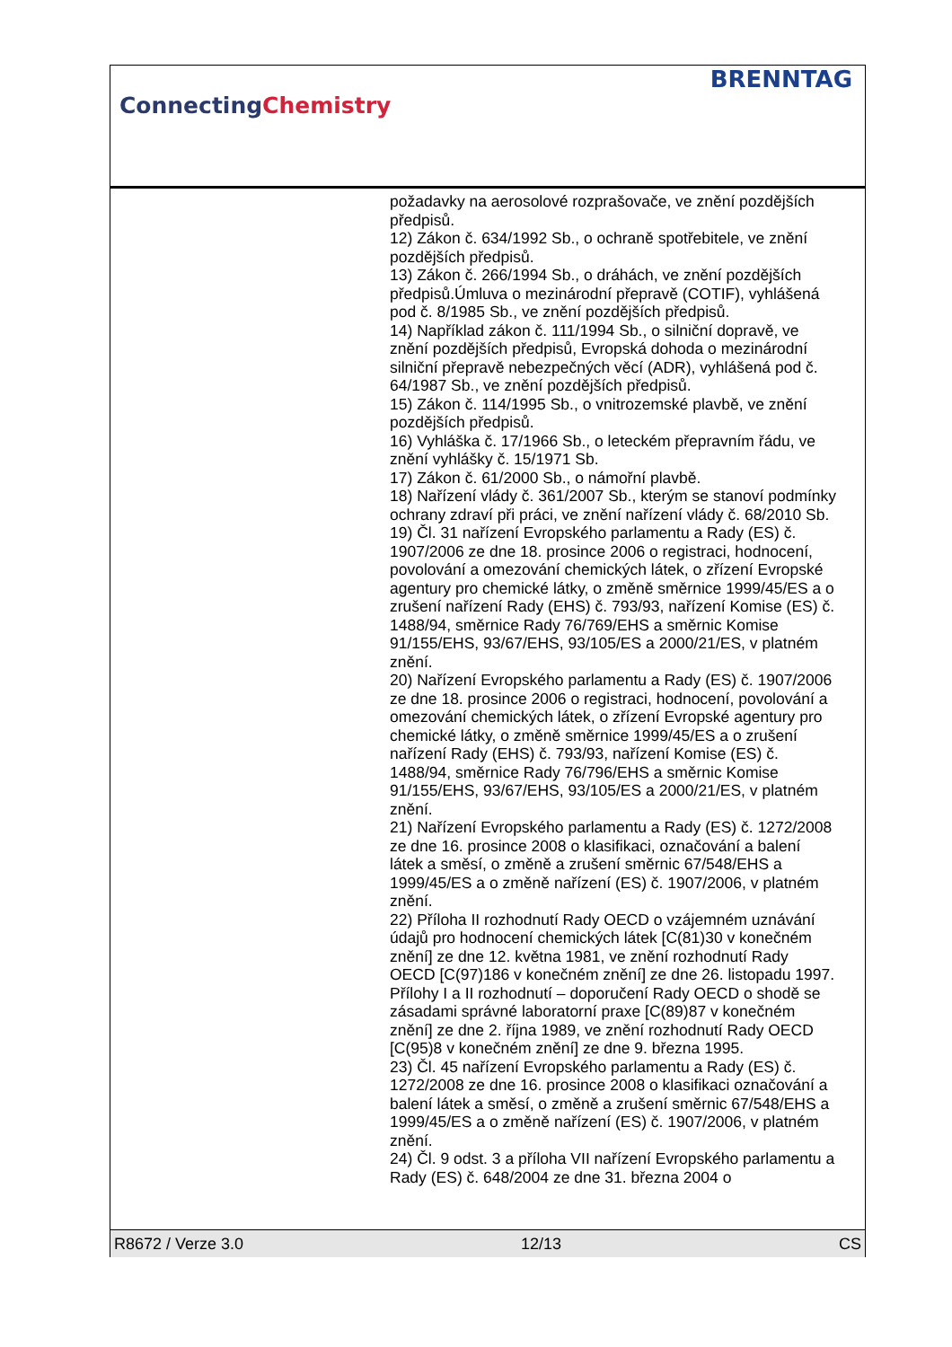ConnectingChemistry
BRENNTAG
požadavky na aerosolové rozprašovače, ve znění pozdějších předpisů.
12) Zákon č. 634/1992 Sb., o ochraně spotřebitele, ve znění pozdějších předpisů.
13) Zákon č. 266/1994 Sb., o dráhách, ve znění pozdějších předpisů.Úmluva o mezinárodní přepravě (COTIF), vyhlášená pod č. 8/1985 Sb., ve znění pozdějších předpisů.
14) Například zákon č. 111/1994 Sb., o silniční dopravě, ve znění pozdějších předpisů, Evropská dohoda o mezinárodní silniční přepravě nebezpečných věcí (ADR), vyhlášená pod č. 64/1987 Sb., ve znění pozdějších předpisů.
15) Zákon č. 114/1995 Sb., o vnitrozemské plavbě, ve znění pozdějších předpisů.
16) Vyhláška č. 17/1966 Sb., o leteckém přepravním řádu, ve znění vyhlášky č. 15/1971 Sb.
17) Zákon č. 61/2000 Sb., o námořní plavbě.
18) Nařízení vlády č. 361/2007 Sb., kterým se stanoví podmínky ochrany zdraví při práci, ve znění nařízení vlády č. 68/2010 Sb.
19) Čl. 31 nařízení Evropského parlamentu a Rady (ES) č. 1907/2006 ze dne 18. prosince 2006 o registraci, hodnocení, povolování a omezování chemických látek, o zřízení Evropské agentury pro chemické látky, o změně směrnice 1999/45/ES a o zrušení nařízení Rady (EHS) č. 793/93, nařízení Komise (ES) č. 1488/94, směrnice Rady 76/769/EHS a směrnic Komise 91/155/EHS, 93/67/EHS, 93/105/ES a 2000/21/ES, v platném znění.
20) Nařízení Evropského parlamentu a Rady (ES) č. 1907/2006 ze dne 18. prosince 2006 o registraci, hodnocení, povolování a omezování chemických látek, o zřízení Evropské agentury pro chemické látky, o změně směrnice 1999/45/ES a o zrušení nařízení Rady (EHS) č. 793/93, nařízení Komise (ES) č. 1488/94, směrnice Rady 76/796/EHS a směrnic Komise 91/155/EHS, 93/67/EHS, 93/105/ES a 2000/21/ES, v platném znění.
21) Nařízení Evropského parlamentu a Rady (ES) č. 1272/2008 ze dne 16. prosince 2008 o klasifikaci, označování a balení látek a směsí, o změně a zrušení směrnic 67/548/EHS a 1999/45/ES a o změně nařízení (ES) č. 1907/2006, v platném znění.
22) Příloha II rozhodnutí Rady OECD o vzájemném uznávání údajů pro hodnocení chemických látek [C(81)30 v konečném znění] ze dne 12. května 1981, ve znění rozhodnutí Rady OECD [C(97)186 v konečném znění] ze dne 26. listopadu 1997. Přílohy I a II rozhodnutí – doporučení Rady OECD o shodě se zásadami správné laboratorní praxe [C(89)87 v konečném znění] ze dne 2. října 1989, ve znění rozhodnutí Rady OECD [C(95)8 v konečném znění] ze dne 9. března 1995.
23) Čl. 45 nařízení Evropského parlamentu a Rady (ES) č. 1272/2008 ze dne 16. prosince 2008 o klasifikaci označování a balení látek a směsí, o změně a zrušení směrnic 67/548/EHS a 1999/45/ES a o změně nařízení (ES) č. 1907/2006, v platném znění.
24) Čl. 9 odst. 3 a příloha VII nařízení Evropského parlamentu a Rady (ES) č. 648/2004 ze dne 31. března 2004 o
R8672 / Verze 3.0 12/13 CS